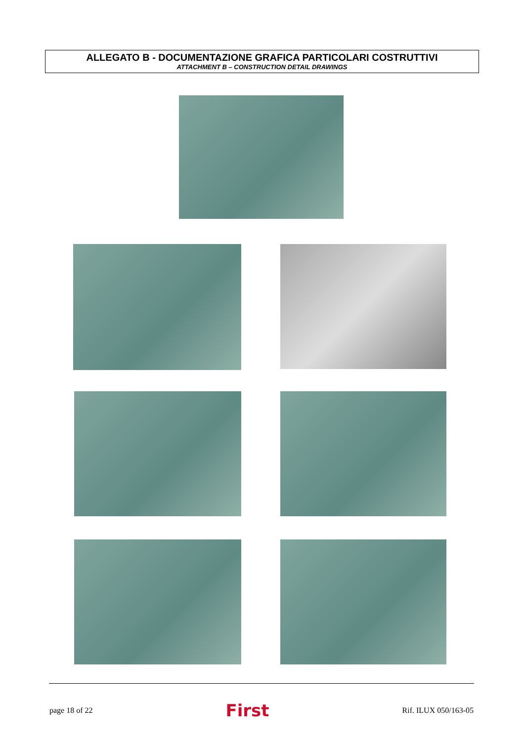ALLEGATO B - DOCUMENTAZIONE GRAFICA PARTICOLARI COSTRUTTIVI
ATTACHMENT B – CONSTRUCTION DETAIL DRAWINGS
page 18 of 22 First Rif. ILUX 050/163-05